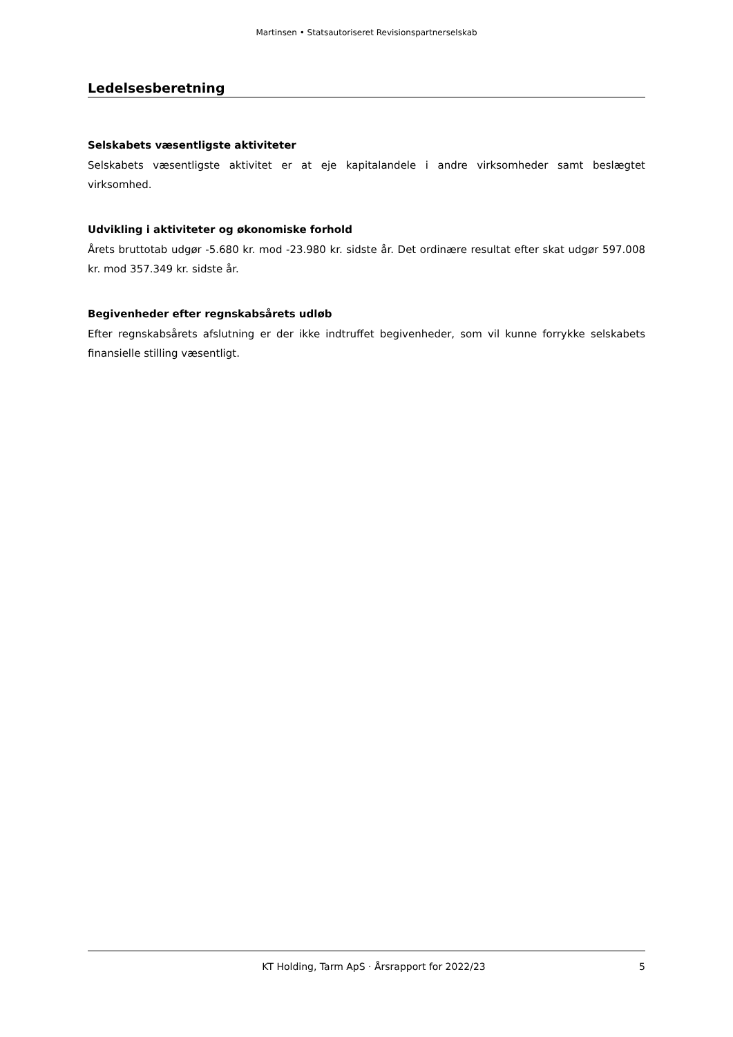Martinsen • Statsautoriseret Revisionspartnerselskab
Ledelsesberetning
Selskabets væsentligste aktiviteter
Selskabets væsentligste aktivitet er at eje kapitalandele i andre virksomheder samt beslægtet virksomhed.
Udvikling i aktiviteter og økonomiske forhold
Årets bruttotab udgør -5.680 kr. mod -23.980 kr. sidste år. Det ordinære resultat efter skat udgør 597.008 kr. mod 357.349 kr. sidste år.
Begivenheder efter regnskabsårets udløb
Efter regnskabsårets afslutning er der ikke indtruffet begivenheder, som vil kunne forrykke selskabets finansielle stilling væsentligt.
KT Holding, Tarm ApS · Årsrapport for 2022/23 5